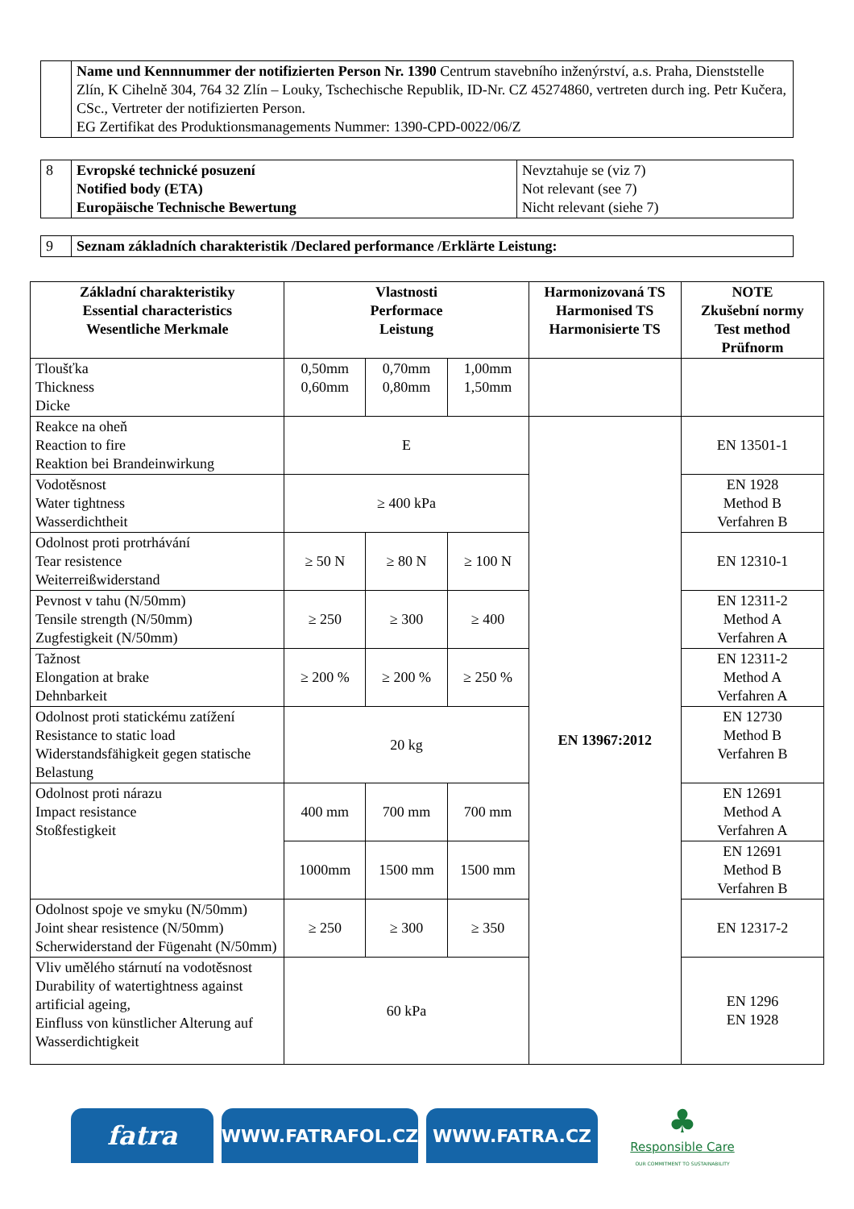| | Name und Kennnummer der notifizierten Person Nr. 1390 Centrum stavebního inženýrství, a.s. Praha, Dienststelle Zlín, K Cihelně 304, 764 32 Zlín – Louky, Tschechische Republik, ID-Nr. CZ 45274860, vertreten durch ing. Petr Kučera, CSc., Vertreter der notifizierten Person. EG Zertifikat des Produktionsmanagements Nummer: 1390-CPD-0022/06/Z |
| 8 | Evropské technické posuzení Notified body (ETA) Europäische Technische Bewertung | Nevztahuje se (viz 7) Not relevant (see 7) Nicht relevant (siehe 7) |
| 9 | Seznam základních charakteristik /Declared performance /Erklärte Leistung: |
| Základní charakteristiky Essential characteristics Wesentliche Merkmale | Vlastnosti Performace Leistung | | | Harmonizovaná TS Harmonised TS Harmonisierte TS | NOTE Zkušební normy Test method Prüfnorm |
| --- | --- | --- | --- | --- | --- |
| Tloušťka Thickness Dicke | 0,50mm 0,60mm | 0,70mm 0,80mm | 1,00mm 1,50mm | | |
| Reakce na oheň Reaction to fire Reaktion bei Brandeinwirkung | E | | | EN 13967:2012 | EN 13501-1 |
| Vodotěsnost Water tightness Wasserdichtheit | ≥ 400 kPa | | | | EN 1928 Method B Verfahren B |
| Odolnost proti protrhávání Tear resistence Weiterreißwiderstand | ≥ 50 N | ≥ 80 N | ≥ 100 N | | EN 12310-1 |
| Pevnost v tahu (N/50mm) Tensile strength (N/50mm) Zugfestigkeit (N/50mm) | ≥ 250 | ≥ 300 | ≥ 400 | | EN 12311-2 Method A Verfahren A |
| Tažnost Elongation at brake Dehnbarkeit | ≥ 200 % | ≥ 200 % | ≥ 250 % | | EN 12311-2 Method A Verfahren A |
| Odolnost proti statickému zatížení Resistance to static load Widerstandsfähigkeit gegen statische Belastung | 20 kg | | | | EN 12730 Method B Verfahren B |
| Odolnost proti nárazu Impact resistance Stoßfestigkeit | 400 mm | 700 mm | 700 mm | | EN 12691 Method A Verfahren A |
| | 1000mm | 1500 mm | 1500 mm | | EN 12691 Method B Verfahren B |
| Odolnost spoje ve smyku (N/50mm) Joint shear resistence (N/50mm) Scherwiderstand der Fügenaht (N/50mm) | ≥ 250 | ≥ 300 | ≥ 350 | | EN 12317-2 |
| Vliv umělého stárnutí na vodotěsnost Durability of watertightness against artificial ageing, Einfluss von künstlicher Alterung auf Wasserdichtigkeit | 60 kPa | | | | EN 1296 EN 1928 |
fatra
WWW.FATRAFOL.CZ WWW.FATRA.CZ
♣
Responsible Care
OUR COMMITMENT TO SUSTAINABILITY